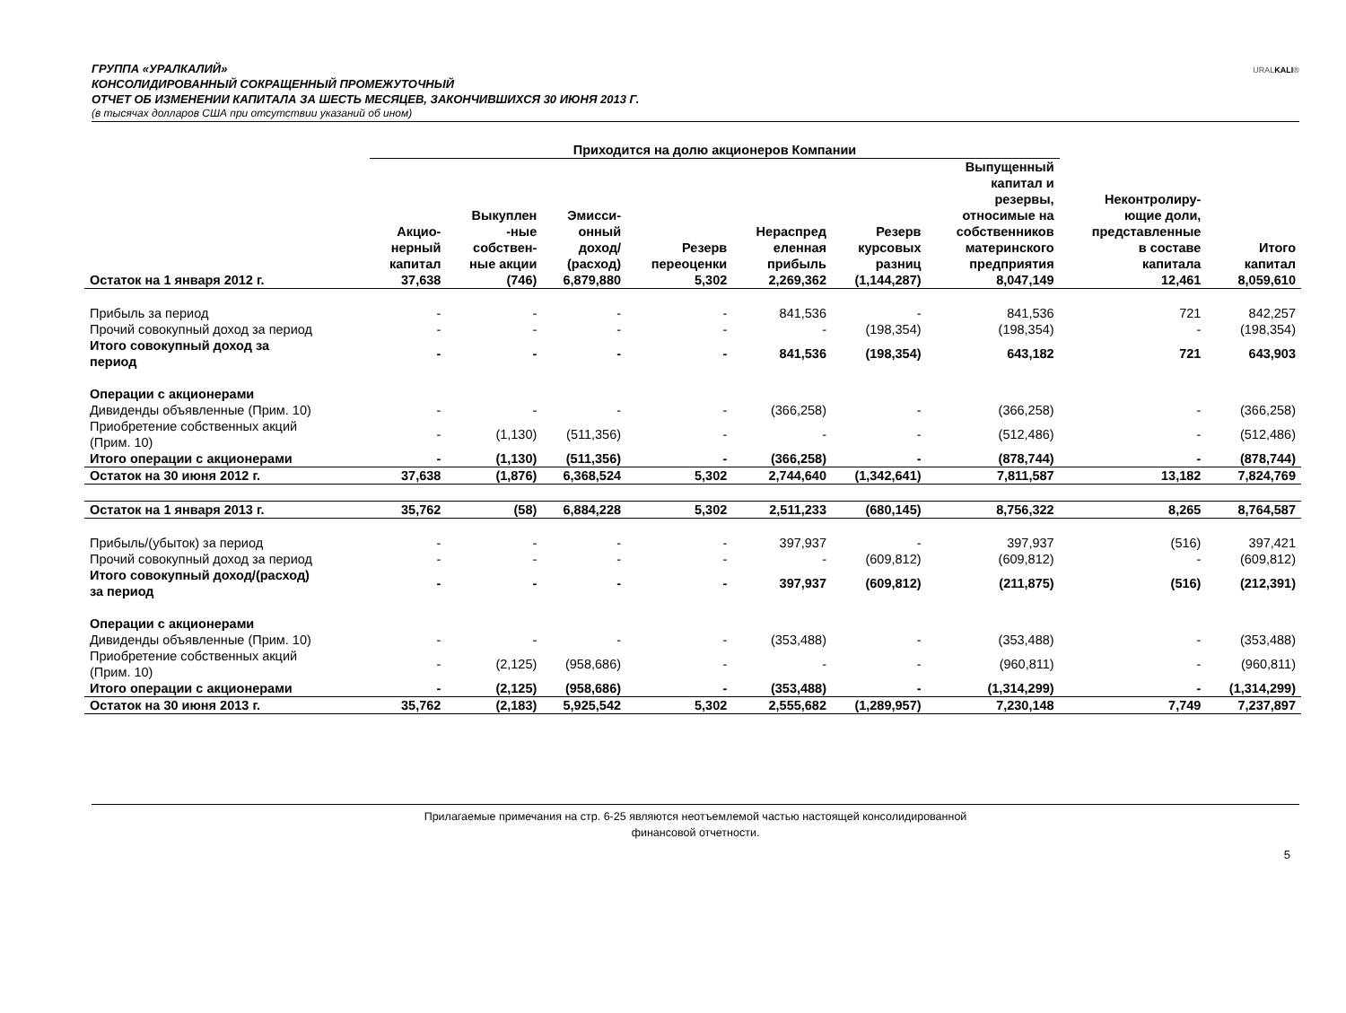ГРУППА «УРАЛКАЛИЙ»
КОНСОЛИДИРОВАННЫЙ СОКРАЩЕННЫЙ ПРОМЕЖУТОЧНЫЙ
ОТЧЕТ ОБ ИЗМЕНЕНИИ КАПИТАЛА ЗА ШЕСТЬ МЕСЯЦЕВ, ЗАКОНЧИВШИХСЯ 30 ИЮНЯ 2013 Г.
(в тысячах долларов США при отсутствии указаний об ином)
URALKALI®
| | Приходится на долю акционеров Компании | | | | | | | | |
| --- | --- | --- | --- | --- | --- | --- | --- | --- | --- |
| | Акцио- нерный капитал | Выкуплен -ные собствен- ные акции | Эмисси- онный доход/ (расход) | Резерв переоценки | Нераспред еленная прибыль | Резерв курсовых разниц | Выпущенный капитал и резервы, относимые на собственников материнского предприятия | Неконтролиру- ющие доли, представленные в составе капитала | Итого капитал |
| Остаток на 1 января 2012 г. | 37,638 | (746) | 6,879,880 | 5,302 | 2,269,362 | (1,144,287) | 8,047,149 | 12,461 | 8,059,610 |
| Прибыль за период | - | - | - | - | 841,536 | - | 841,536 | 721 | 842,257 |
| Прочий совокупный доход за период | - | - | - | - | - | (198,354) | (198,354) | - | (198,354) |
| Итого совокупный доход за период | - | - | - | - | 841,536 | (198,354) | 643,182 | 721 | 643,903 |
| Операции с акционерами | | | | | | | | | |
| Дивиденды объявленные (Прим. 10) | - | - | - | - | (366,258) | - | (366,258) | - | (366,258) |
| Приобретение собственных акций (Прим. 10) | - | (1,130) | (511,356) | - | - | - | (512,486) | - | (512,486) |
| Итого операции с акционерами | - | (1,130) | (511,356) | - | (366,258) | - | (878,744) | - | (878,744) |
| Остаток на 30 июня 2012 г. | 37,638 | (1,876) | 6,368,524 | 5,302 | 2,744,640 | (1,342,641) | 7,811,587 | 13,182 | 7,824,769 |
| Остаток на 1 января 2013 г. | 35,762 | (58) | 6,884,228 | 5,302 | 2,511,233 | (680,145) | 8,756,322 | 8,265 | 8,764,587 |
| Прибыль/(убыток) за период | - | - | - | - | 397,937 | - | 397,937 | (516) | 397,421 |
| Прочий совокупный доход за период | - | - | - | - | - | (609,812) | (609,812) | - | (609,812) |
| Итого совокупный доход/(расход) за период | - | - | - | - | 397,937 | (609,812) | (211,875) | (516) | (212,391) |
| Операции с акционерами | | | | | | | | | |
| Дивиденды объявленные (Прим. 10) | - | - | - | - | (353,488) | - | (353,488) | - | (353,488) |
| Приобретение собственных акций (Прим. 10) | - | (2,125) | (958,686) | - | - | - | (960,811) | - | (960,811) |
| Итого операции с акционерами | - | (2,125) | (958,686) | - | (353,488) | - | (1,314,299) | - | (1,314,299) |
| Остаток на 30 июня 2013 г. | 35,762 | (2,183) | 5,925,542 | 5,302 | 2,555,682 | (1,289,957) | 7,230,148 | 7,749 | 7,237,897 |
Прилагаемые примечания на стр. 6-25 являются неотъемлемой частью настоящей консолидированной
финансовой отчетности.
5